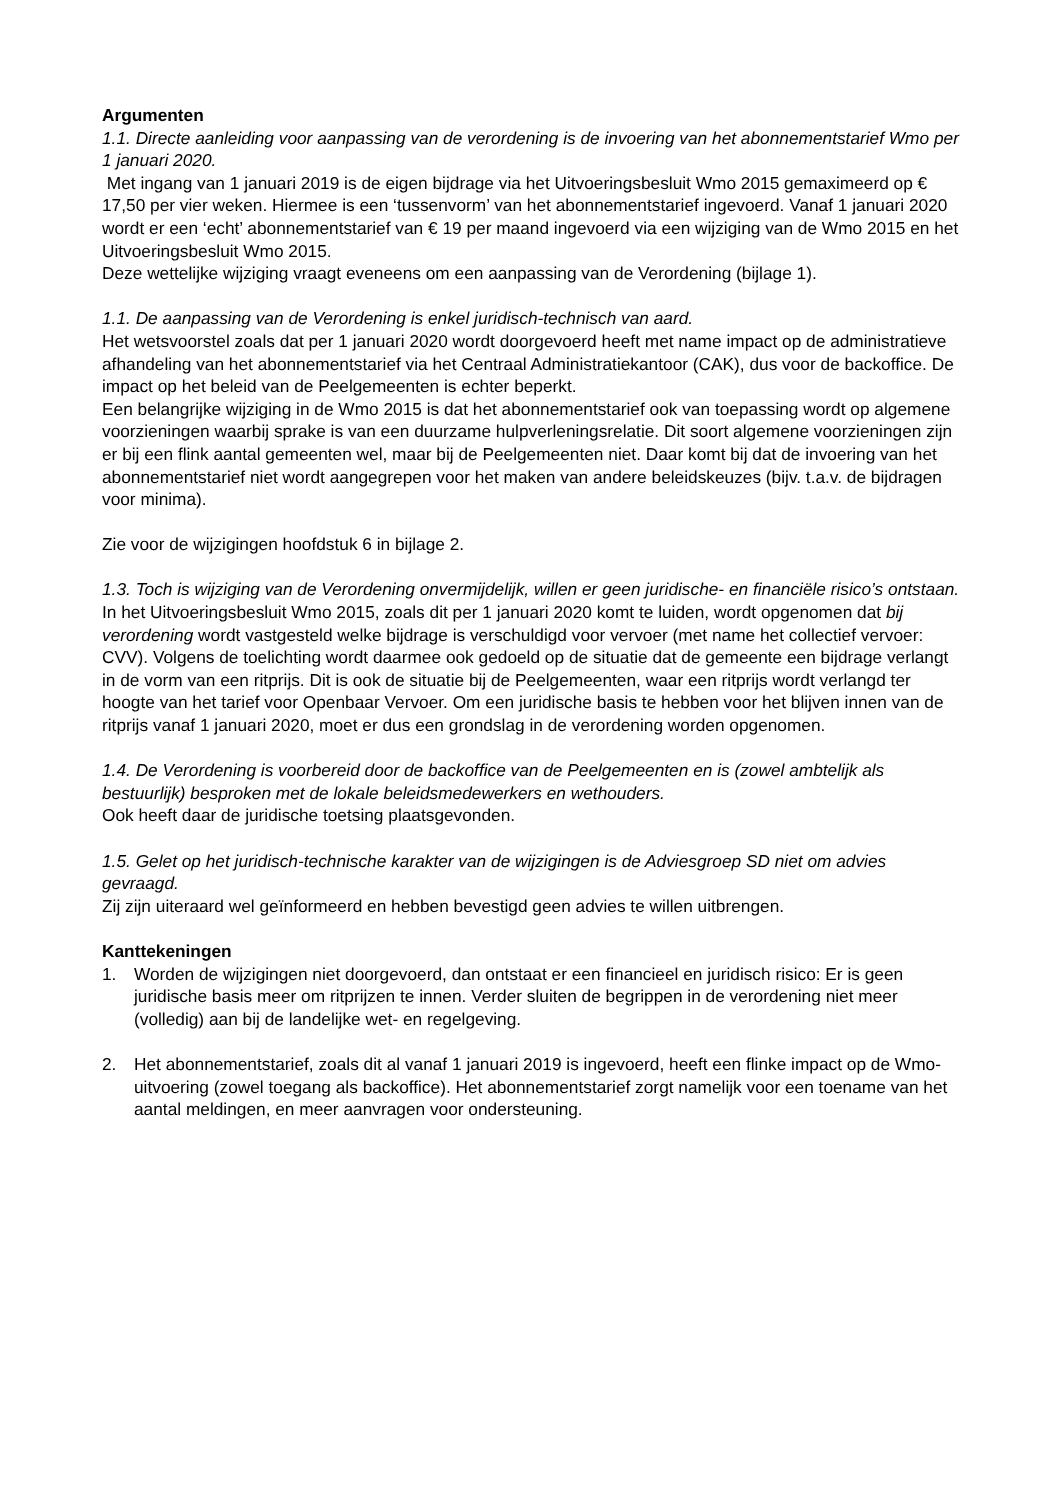Argumenten
1.1. Directe aanleiding voor aanpassing van de verordening is de invoering van het abonnementstarief Wmo per 1 januari 2020.
Met ingang van 1 januari 2019 is de eigen bijdrage via het Uitvoeringsbesluit Wmo 2015 gemaximeerd op € 17,50 per vier weken. Hiermee is een ‘tussenvorm’ van het abonnementstarief ingevoerd. Vanaf 1 januari 2020 wordt er een ‘echt’ abonnementstarief van € 19 per maand ingevoerd via een wijziging van de Wmo 2015 en het Uitvoeringsbesluit Wmo 2015.
Deze wettelijke wijziging vraagt eveneens om een aanpassing van de Verordening (bijlage 1).
1.1. De aanpassing van de Verordening is enkel juridisch-technisch van aard.
Het wetsvoorstel zoals dat per 1 januari 2020 wordt doorgevoerd heeft met name impact op de administratieve afhandeling van het abonnementstarief via het Centraal Administratiekantoor (CAK), dus voor de backoffice. De impact op het beleid van de Peelgemeenten is echter beperkt.
Een belangrijke wijziging in de Wmo 2015 is dat het abonnementstarief ook van toepassing wordt op algemene voorzieningen waarbij sprake is van een duurzame hulpverleningsrelatie. Dit soort algemene voorzieningen zijn er bij een flink aantal gemeenten wel, maar bij de Peelgemeenten niet. Daar komt bij dat de invoering van het abonnementstarief niet wordt aangegrepen voor het maken van andere beleidskeuzes (bijv. t.a.v. de bijdragen voor minima).
Zie voor de wijzigingen hoofdstuk 6 in bijlage 2.
1.3. Toch is wijziging van de Verordening onvermijdelijk, willen er geen juridische- en financiële risico’s ontstaan.
In het Uitvoeringsbesluit Wmo 2015, zoals dit per 1 januari 2020 komt te luiden, wordt opgenomen dat bij verordening wordt vastgesteld welke bijdrage is verschuldigd voor vervoer (met name het collectief vervoer: CVV). Volgens de toelichting wordt daarmee ook gedoeld op de situatie dat de gemeente een bijdrage verlangt in de vorm van een ritprijs. Dit is ook de situatie bij de Peelgemeenten, waar een ritprijs wordt verlangd ter hoogte van het tarief voor Openbaar Vervoer. Om een juridische basis te hebben voor het blijven innen van de ritprijs vanaf 1 januari 2020, moet er dus een grondslag in de verordening worden opgenomen.
1.4. De Verordening is voorbereid door de backoffice van de Peelgemeenten en is (zowel ambtelijk als bestuurlijk) besproken met de lokale beleidsmedewerkers en wethouders.
Ook heeft daar de juridische toetsing plaatsgevonden.
1.5. Gelet op het juridisch-technische karakter van de wijzigingen is de Adviesgroep SD niet om advies gevraagd.
Zij zijn uiteraard wel geïnformeerd en hebben bevestigd geen advies te willen uitbrengen.
Kanttekeningen
1. Worden de wijzigingen niet doorgevoerd, dan ontstaat er een financieel en juridisch risico: Er is geen juridische basis meer om ritprijzen te innen. Verder sluiten de begrippen in de verordening niet meer (volledig) aan bij de landelijke wet- en regelgeving.
2. Het abonnementstarief, zoals dit al vanaf 1 januari 2019 is ingevoerd, heeft een flinke impact op de Wmo-uitvoering (zowel toegang als backoffice). Het abonnementstarief zorgt namelijk voor een toename van het aantal meldingen, en meer aanvragen voor ondersteuning.